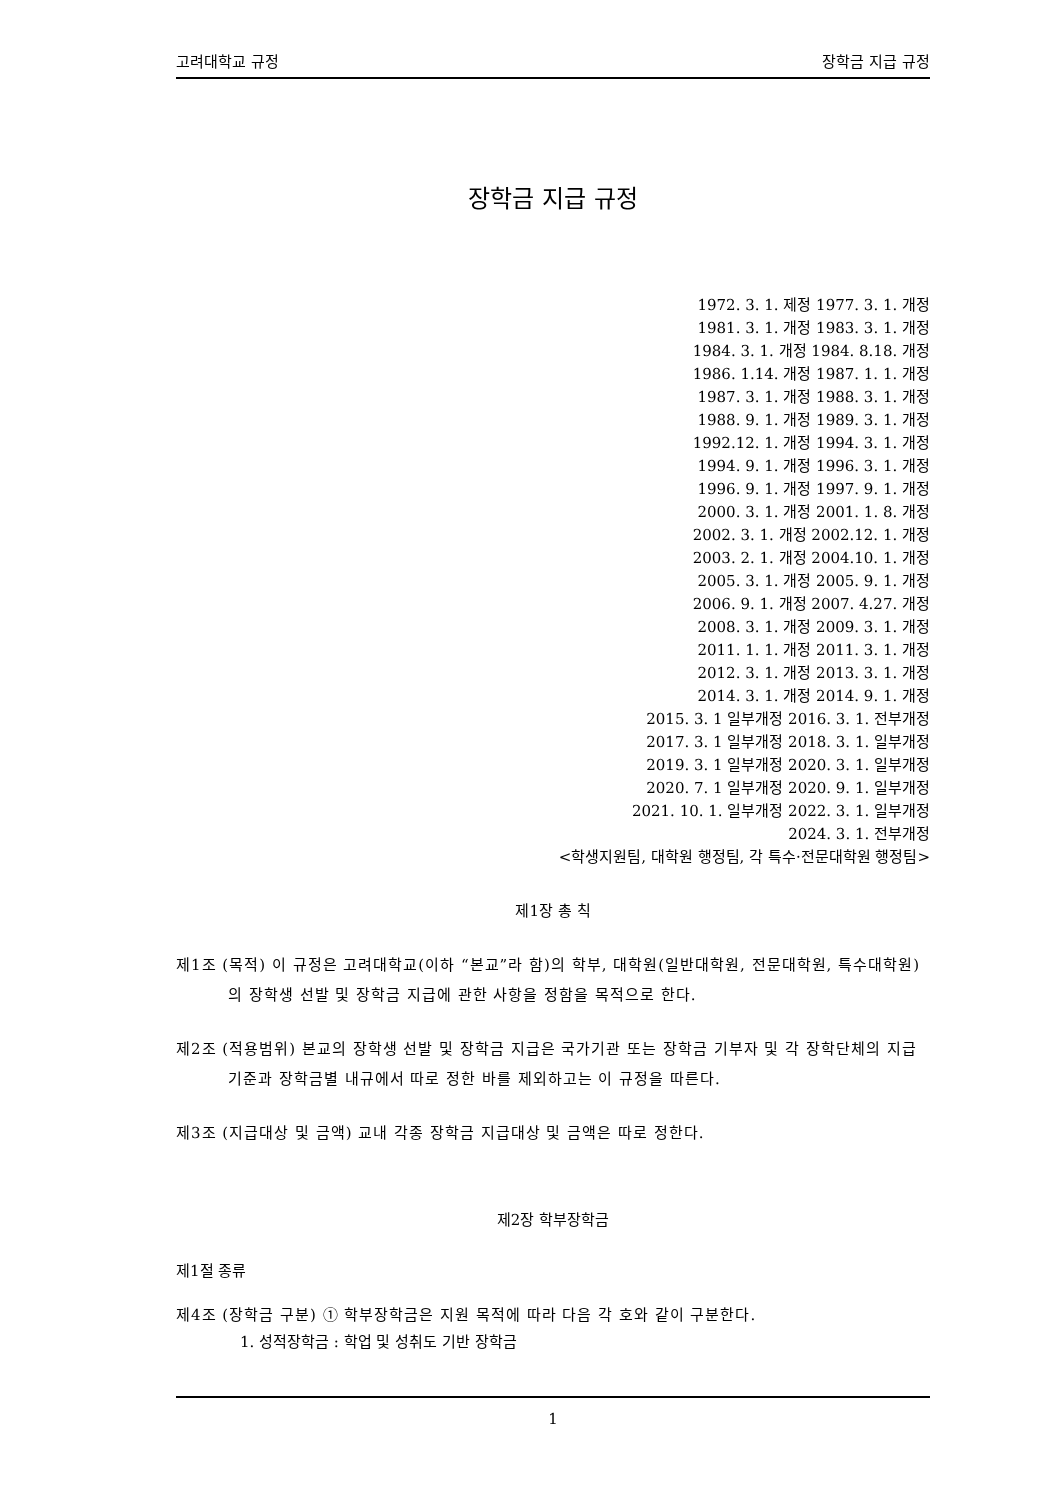고려대학교 규정 장학금 지급 규정
장학금 지급 규정
1972. 3. 1. 제정 1977. 3. 1. 개정
1981. 3. 1. 개정 1983. 3. 1. 개정
1984. 3. 1. 개정 1984. 8.18. 개정
1986. 1.14. 개정 1987. 1. 1. 개정
1987. 3. 1. 개정 1988. 3. 1. 개정
1988. 9. 1. 개정 1989. 3. 1. 개정
1992.12. 1. 개정 1994. 3. 1. 개정
1994. 9. 1. 개정 1996. 3. 1. 개정
1996. 9. 1. 개정 1997. 9. 1. 개정
2000. 3. 1. 개정 2001. 1. 8. 개정
2002. 3. 1. 개정 2002.12. 1. 개정
2003. 2. 1. 개정 2004.10. 1. 개정
2005. 3. 1. 개정 2005. 9. 1. 개정
2006. 9. 1. 개정 2007. 4.27. 개정
2008. 3. 1. 개정 2009. 3. 1. 개정
2011. 1. 1. 개정 2011. 3. 1. 개정
2012. 3. 1. 개정 2013. 3. 1. 개정
2014. 3. 1. 개정 2014. 9. 1. 개정
2015. 3. 1 일부개정 2016. 3. 1. 전부개정
2017. 3. 1 일부개정 2018. 3. 1. 일부개정
2019. 3. 1 일부개정 2020. 3. 1. 일부개정
2020. 7. 1 일부개정 2020. 9. 1. 일부개정
2021. 10. 1. 일부개정 2022. 3. 1. 일부개정
2024. 3. 1. 전부개정
<학생지원팀, 대학원 행정팀, 각 특수·전문대학원 행정팀>
제1장 총 칙
제1조 (목적) 이 규정은 고려대학교(이하 “본교”라 함)의 학부, 대학원(일반대학원, 전문대학원, 특수대학원)의 장학생 선발 및 장학금 지급에 관한 사항을 정함을 목적으로 한다.
제2조 (적용범위) 본교의 장학생 선발 및 장학금 지급은 국가기관 또는 장학금 기부자 및 각 장학단체의 지급기준과 장학금별 내규에서 따로 정한 바를 제외하고는 이 규정을 따른다.
제3조 (지급대상 및 금액) 교내 각종 장학금 지급대상 및 금액은 따로 정한다.
제2장 학부장학금
제1절 종류
제4조 (장학금 구분) ① 학부장학금은 지원 목적에 따라 다음 각 호와 같이 구분한다.
1. 성적장학금 : 학업 및 성취도 기반 장학금
1